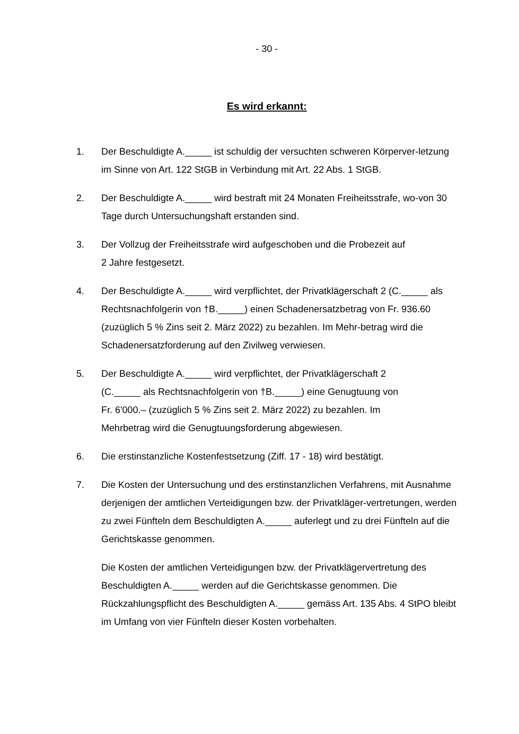- 30 -
Es wird erkannt:
1. Der Beschuldigte A._____ ist schuldig der versuchten schweren Körperver-letzung im Sinne von Art. 122 StGB in Verbindung mit Art. 22 Abs. 1 StGB.
2. Der Beschuldigte A._____ wird bestraft mit 24 Monaten Freiheitsstrafe, wo-von 30 Tage durch Untersuchungshaft erstanden sind.
3. Der Vollzug der Freiheitsstrafe wird aufgeschoben und die Probezeit auf
2 Jahre festgesetzt.
4. Der Beschuldigte A._____ wird verpflichtet, der Privatklägerschaft 2 (C._____ als Rechtsnachfolgerin von †B._____) einen Schadenersatzbetrag von Fr. 936.60 (zuzüglich 5 % Zins seit 2. März 2022) zu bezahlen. Im Mehr-betrag wird die Schadenersatzforderung auf den Zivilweg verwiesen.
5. Der Beschuldigte A._____ wird verpflichtet, der Privatklägerschaft 2
(C._____ als Rechtsnachfolgerin von †B._____) eine Genugtuung von
Fr. 6'000.– (zuzüglich 5 % Zins seit 2. März 2022) zu bezahlen. Im
Mehrbetrag wird die Genugtuungsforderung abgewiesen.
6. Die erstinstanzliche Kostenfestsetzung (Ziff. 17 - 18) wird bestätigt.
7. Die Kosten der Untersuchung und des erstinstanzlichen Verfahrens, mit Ausnahme derjenigen der amtlichen Verteidigungen bzw. der Privatkläger-vertretungen, werden zu zwei Fünfteln dem Beschuldigten A._____ auferlegt und zu drei Fünfteln auf die Gerichtskasse genommen.
Die Kosten der amtlichen Verteidigungen bzw. der Privatklägervertretung des Beschuldigten A._____ werden auf die Gerichtskasse genommen. Die Rückzahlungspflicht des Beschuldigten A._____ gemäss Art. 135 Abs. 4 StPO bleibt im Umfang von vier Fünfteln dieser Kosten vorbehalten.